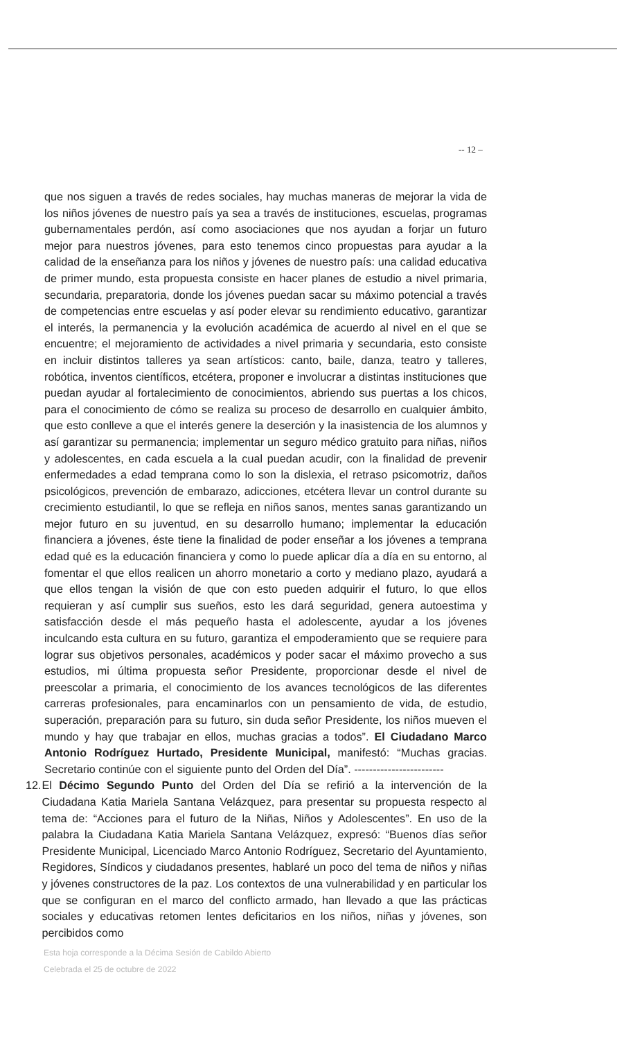-- 12 –
que nos siguen a través de redes sociales, hay muchas maneras de mejorar la vida de los niños jóvenes de nuestro país ya sea a través de instituciones, escuelas, programas gubernamentales perdón, así como asociaciones que nos ayudan a forjar un futuro mejor para nuestros jóvenes, para esto tenemos cinco propuestas para ayudar a la calidad de la enseñanza para los niños y jóvenes de nuestro país: una calidad educativa de primer mundo, esta propuesta consiste en hacer planes de estudio a nivel primaria, secundaria, preparatoria, donde los jóvenes puedan sacar su máximo potencial a través de competencias entre escuelas y así poder elevar su rendimiento educativo, garantizar el interés, la permanencia y la evolución académica de acuerdo al nivel en el que se encuentre; el mejoramiento de actividades a nivel primaria y secundaria, esto consiste en incluir distintos talleres ya sean artísticos: canto, baile, danza, teatro y talleres, robótica, inventos científicos, etcétera, proponer e involucrar a distintas instituciones que puedan ayudar al fortalecimiento de conocimientos, abriendo sus puertas a los chicos, para el conocimiento de cómo se realiza su proceso de desarrollo en cualquier ámbito, que esto conlleve a que el interés genere la deserción y la inasistencia de los alumnos y así garantizar su permanencia; implementar un seguro médico gratuito para niñas, niños y adolescentes, en cada escuela a la cual puedan acudir, con la finalidad de prevenir enfermedades a edad temprana como lo son la dislexia, el retraso psicomotriz, daños psicológicos, prevención de embarazo, adicciones, etcétera llevar un control durante su crecimiento estudiantil, lo que se refleja en niños sanos, mentes sanas garantizando un mejor futuro en su juventud, en su desarrollo humano; implementar la educación financiera a jóvenes, éste tiene la finalidad de poder enseñar a los jóvenes a temprana edad qué es la educación financiera y como lo puede aplicar día a día en su entorno, al fomentar el que ellos realicen un ahorro monetario a corto y mediano plazo, ayudará a que ellos tengan la visión de que con esto pueden adquirir el futuro, lo que ellos requieran y así cumplir sus sueños, esto les dará seguridad, genera autoestima y satisfacción desde el más pequeño hasta el adolescente, ayudar a los jóvenes inculcando esta cultura en su futuro, garantiza el empoderamiento que se requiere para lograr sus objetivos personales, académicos y poder sacar el máximo provecho a sus estudios, mi última propuesta señor Presidente, proporcionar desde el nivel de preescolar a primaria, el conocimiento de los avances tecnológicos de las diferentes carreras profesionales, para encaminarlos con un pensamiento de vida, de estudio, superación, preparación para su futuro, sin duda señor Presidente, los niños mueven el mundo y hay que trabajar en ellos, muchas gracias a todos”. El Ciudadano Marco Antonio Rodríguez Hurtado, Presidente Municipal, manifestó: “Muchas gracias. Secretario continúe con el siguiente punto del Orden del Día”. ------------------------
12.
El Décimo Segundo Punto del Orden del Día se refirió a la intervención de la Ciudadana Katia Mariela Santana Velázquez, para presentar su propuesta respecto al tema de: “Acciones para el futuro de la Niñas, Niños y Adolescentes”. En uso de la palabra la Ciudadana Katia Mariela Santana Velázquez, expresó: “Buenos días señor Presidente Municipal, Licenciado Marco Antonio Rodríguez, Secretario del Ayuntamiento, Regidores, Síndicos y ciudadanos presentes, hablaré un poco del tema de niños y niñas y jóvenes constructores de la paz. Los contextos de una vulnerabilidad y en particular los que se configuran en el marco del conflicto armado, han llevado a que las prácticas sociales y educativas retomen lentes deficitarios en los niños, niñas y jóvenes, son percibidos como
Esta hoja corresponde a la Décima Sesión de Cabildo Abierto
Celebrada el 25 de octubre de 2022